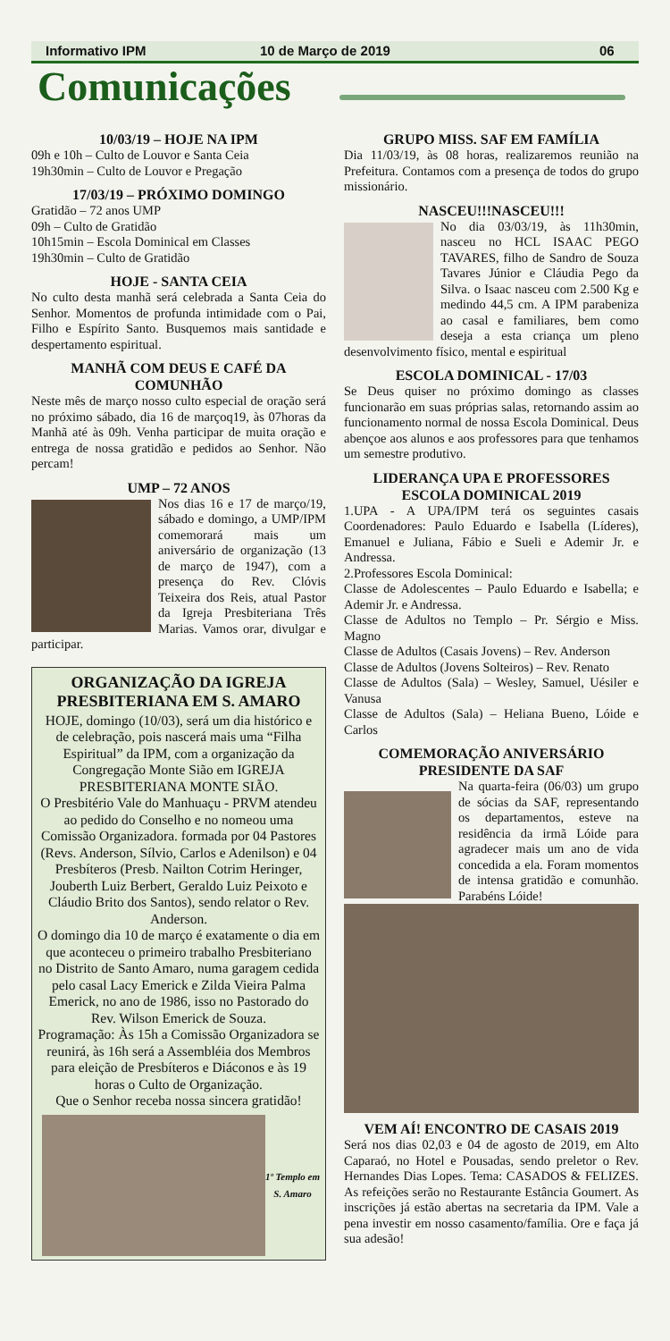Informativo IPM 10 de Março de 2019 06
Comunicações
10/03/19 – HOJE NA IPM
09h e 10h – Culto de Louvor e Santa Ceia
19h30min – Culto de Louvor e Pregação
17/03/19 – PRÓXIMO DOMINGO
Gratidão – 72 anos UMP
09h – Culto de Gratidão
10h15min – Escola Dominical em Classes
19h30min – Culto de Gratidão
HOJE - SANTA CEIA
No culto desta manhã será celebrada a Santa Ceia do Senhor. Momentos de profunda intimidade com o Pai, Filho e Espírito Santo. Busquemos mais santidade e despertamento espiritual.
MANHÃ COM DEUS E CAFÉ DA COMUNHÃO
Neste mês de março nosso culto especial de oração será no próximo sábado, dia 16 de marçoq19, às 07horas da Manhã até às 09h. Venha participar de muita oração e entrega de nossa gratidão e pedidos ao Senhor. Não percam!
UMP – 72 ANOS
Nos dias 16 e 17 de março/19, sábado e domingo, a UMP/IPM comemorará mais um aniversário de organização (13 de março de 1947), com a presença do Rev. Clóvis Teixeira dos Reis, atual Pastor da Igreja Presbiteriana Três Marias. Vamos orar, divulgar e participar.
ORGANIZAÇÃO DA IGREJA PRESBITERIANA EM S. AMARO
HOJE, domingo (10/03), será um dia histórico e de celebração, pois nascerá mais uma “Filha Espiritual” da IPM, com a organização da Congregação Monte Sião em IGREJA PRESBITERIANA MONTE SIÃO.
O Presbitério Vale do Manhuaçu - PRVM atendeu ao pedido do Conselho e no nomeou uma Comissão Organizadora. formada por 04 Pastores (Revs. Anderson, Sílvio, Carlos e Adenilson) e 04 Presbíteros (Presb. Nailton Cotrim Heringer, Jouberth Luiz Berbert, Geraldo Luiz Peixoto e Cláudio Brito dos Santos), sendo relator o Rev. Anderson.
O domingo dia 10 de março é exatamente o dia em que aconteceu o primeiro trabalho Presbiteriano no Distrito de Santo Amaro, numa garagem cedida pelo casal Lacy Emerick e Zilda Vieira Palma Emerick, no ano de 1986, isso no Pastorado do Rev. Wilson Emerick de Souza.
Programação: Às 15h a Comissão Organizadora se reunirá, às 16h será a Assembléia dos Membros para eleição de Presbíteros e Diáconos e às 19 horas o Culto de Organização.
Que o Senhor receba nossa sincera gratidão!
1º Templo em S. Amaro
GRUPO MISS. SAF EM FAMÍLIA
Dia 11/03/19, às 08 horas, realizaremos reunião na Prefeitura. Contamos com a presença de todos do grupo missionário.
NASCEU!!!NASCEU!!!
No dia 03/03/19, às 11h30min, nasceu no HCL ISAAC PEGO TAVARES, filho de Sandro de Souza Tavares Júnior e Cláudia Pego da Silva. o Isaac nasceu com 2.500 Kg e medindo 44,5 cm. A IPM parabeniza ao casal e familiares, bem como deseja a esta criança um pleno desenvolvimento físico, mental e espiritual
ESCOLA DOMINICAL - 17/03
Se Deus quiser no próximo domingo as classes funcionarão em suas próprias salas, retornando assim ao funcionamento normal de nossa Escola Dominical. Deus abençoe aos alunos e aos professores para que tenhamos um semestre produtivo.
LIDERANÇA UPA E PROFESSORES ESCOLA DOMINICAL 2019
1.UPA - A UPA/IPM terá os seguintes casais Coordenadores: Paulo Eduardo e Isabella (Líderes), Emanuel e Juliana, Fábio e Sueli e Ademir Jr. e Andressa.
2.Professores Escola Dominical:
Classe de Adolescentes – Paulo Eduardo e Isabella; e Ademir Jr. e Andressa.
Classe de Adultos no Templo – Pr. Sérgio e Miss. Magno
Classe de Adultos (Casais Jovens) – Rev. Anderson
Classe de Adultos (Jovens Solteiros) – Rev. Renato
Classe de Adultos (Sala) – Wesley, Samuel, Uésiler e Vanusa
Classe de Adultos (Sala) – Heliana Bueno, Lóide e Carlos
COMEMORAÇÃO ANIVERSÁRIO PRESIDENTE DA SAF
Na quarta-feira (06/03) um grupo de sócias da SAF, representando os departamentos, esteve na residência da irmã Lóide para agradecer mais um ano de vida concedida a ela. Foram momentos de intensa gratidão e comunhão. Parabéns Lóide!
VEM AÍ! ENCONTRO DE CASAIS 2019
Será nos dias 02,03 e 04 de agosto de 2019, em Alto Caparaó, no Hotel e Pousadas, sendo preletor o Rev. Hernandes Dias Lopes. Tema: CASADOS & FELIZES. As refeições serão no Restaurante Estância Goumert. As inscrições já estão abertas na secretaria da IPM. Vale a pena investir em nosso casamento/família. Ore e faça já sua adesão!